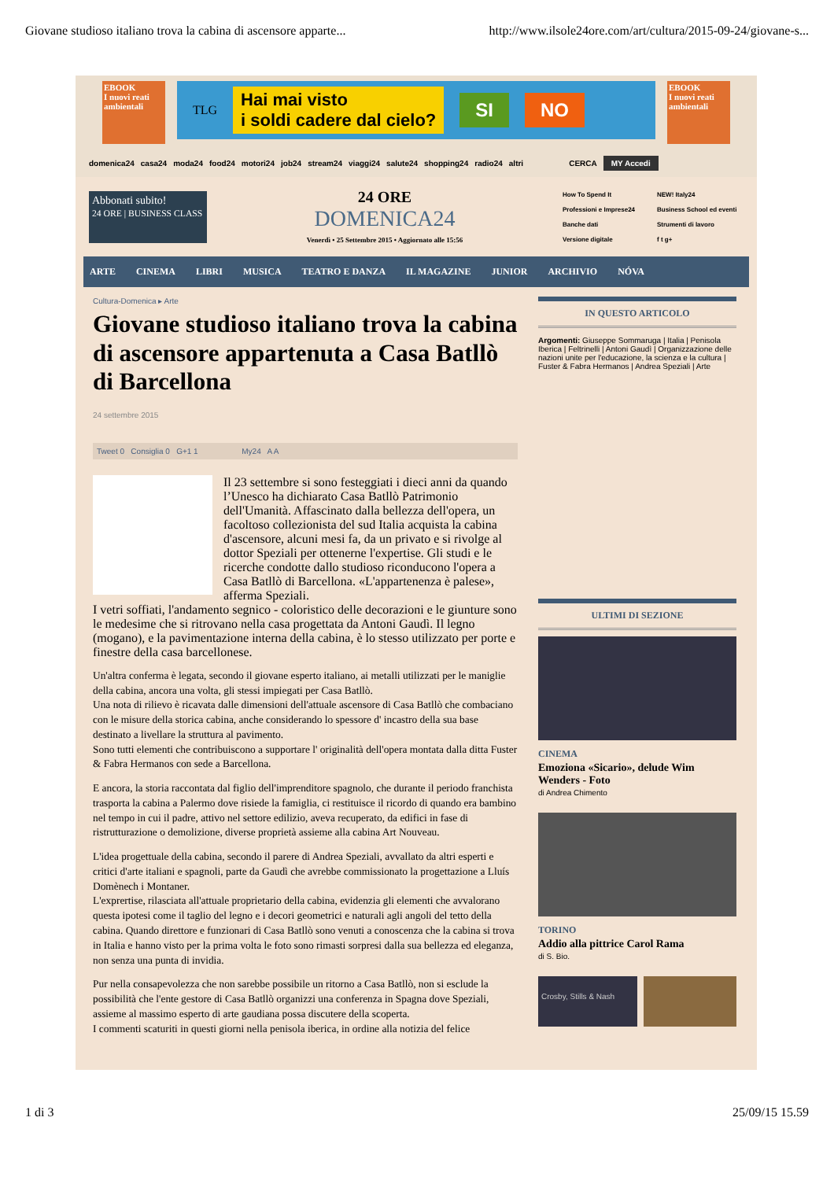Giovane studioso italiano trova la cabina di ascensore apparte... http://www.ilsole24ore.com/art/cultura/2015-09-24/giovane-s...
EBOOK
I nuovi reati ambientali
TLG Hai mai visto
i soldi cadere dal cielo? SI NO
EBOOK
I nuovi reati ambientali
domenica24 casa24 moda24 food24 motori24 job24 stream24 viaggi24 salute24 shopping24 radio24 altri CERCA MY Accedi
Abbonati subito!
24 ORE | BUSINESS CLASS
24 ORE
DOMENICA24
Venerdì • 25 Settembre 2015 • Aggiornato alle 15:56
How To Spend It NEW! Italy24 Professioni e Imprese24 Business School ed eventi Banche dati Strumenti di lavoro Versione digitale f t g+
ARTE CINEMA LIBRI MUSICA TEATRO E DANZA IL MAGAZINE JUNIOR ARCHIVIO NÓVA
Cultura-Domenica ▸ Arte
Giovane studioso italiano trova la cabina di ascensore appartenuta a Casa Batllò di Barcellona
24 settembre 2015
Tweet 0 Consiglia 0 G+1 1 My24 A A
Il 23 settembre si sono festeggiati i dieci anni da quando l’Unesco ha dichiarato Casa Batllò Patrimonio dell'Umanità. Affascinato dalla bellezza dell'opera, un facoltoso collezionista del sud Italia acquista la cabina d'ascensore, alcuni mesi fa, da un privato e si rivolge al dottor Speziali per ottenerne l'expertise. Gli studi e le ricerche condotte dallo studioso riconducono l'opera a Casa Batllò di Barcellona. «L'appartenenza è palese», afferma Speziali.
I vetri soffiati, l'andamento segnico - coloristico delle decorazioni e le giunture sono le medesime che si ritrovano nella casa progettata da Antoni Gaudì. Il legno (mogano), e la pavimentazione interna della cabina, è lo stesso utilizzato per porte e finestre della casa barcellonese.
Un'altra conferma è legata, secondo il giovane esperto italiano, ai metalli utilizzati per le maniglie della cabina, ancora una volta, gli stessi impiegati per Casa Batllò.
Una nota di rilievo è ricavata dalle dimensioni dell'attuale ascensore di Casa Batllò che combaciano con le misure della storica cabina, anche considerando lo spessore d' incastro della sua base destinato a livellare la struttura al pavimento.
Sono tutti elementi che contribuiscono a supportare l' originalità dell'opera montata dalla ditta Fuster & Fabra Hermanos con sede a Barcellona.
E ancora, la storia raccontata dal figlio dell'imprenditore spagnolo, che durante il periodo franchista trasporta la cabina a Palermo dove risiede la famiglia, ci restituisce il ricordo di quando era bambino nel tempo in cui il padre, attivo nel settore edilizio, aveva recuperato, da edifici in fase di ristrutturazione o demolizione, diverse proprietà assieme alla cabina Art Nouveau.
L'idea progettuale della cabina, secondo il parere di Andrea Speziali, avvallato da altri esperti e critici d'arte italiani e spagnoli, parte da Gaudì che avrebbe commissionato la progettazione a Lluís Domènech i Montaner.
L'exprertise, rilasciata all'attuale proprietario della cabina, evidenzia gli elementi che avvalorano questa ipotesi come il taglio del legno e i decori geometrici e naturali agli angoli del tetto della cabina. Quando direttore e funzionari di Casa Batllò sono venuti a conoscenza che la cabina si trova in Italia e hanno visto per la prima volta le foto sono rimasti sorpresi dalla sua bellezza ed eleganza, non senza una punta di invidia.
Pur nella consapevolezza che non sarebbe possibile un ritorno a Casa Batllò, non si esclude la possibilità che l'ente gestore di Casa Batllò organizzi una conferenza in Spagna dove Speziali, assieme al massimo esperto di arte gaudiana possa discutere della scoperta.
I commenti scaturiti in questi giorni nella penisola iberica, in ordine alla notizia del felice
IN QUESTO ARTICOLO
Argomenti: Giuseppe Sommaruga | Italia | Penisola Iberica | Feltrinelli | Antoni Gaudì | Organizzazione delle nazioni unite per l'educazione, la scienza e la cultura | Fuster & Fabra Hermanos | Andrea Speziali | Arte
ULTIMI DI SEZIONE
CINEMA
Emoziona «Sicario», delude Wim Wenders - Foto
di Andrea Chimento
TORINO
Addio alla pittrice Carol Rama
di S. Bio.
Crosby, Stills & Nash
1 di 3 25/09/15 15.59